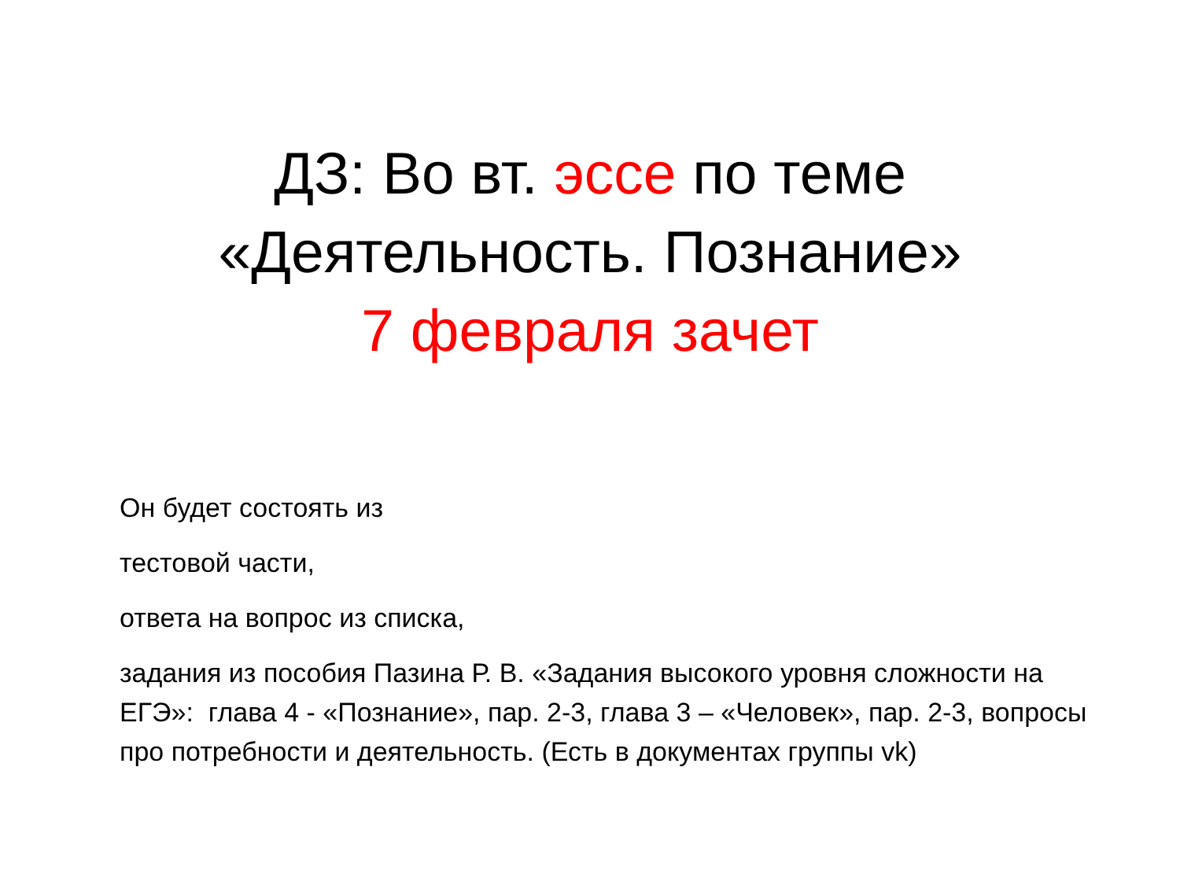ДЗ: Во вт. эссе по теме
«Деятельность. Познание»
7 февраля зачет
Он будет состоять из
тестовой части,
ответа на вопрос из списка,
задания из пособия Пазина Р. В. «Задания высокого уровня сложности на ЕГЭ»: глава 4 - «Познание», пар. 2-3, глава 3 – «Человек», пар. 2-3, вопросы про потребности и деятельность. (Есть в документах группы vk)